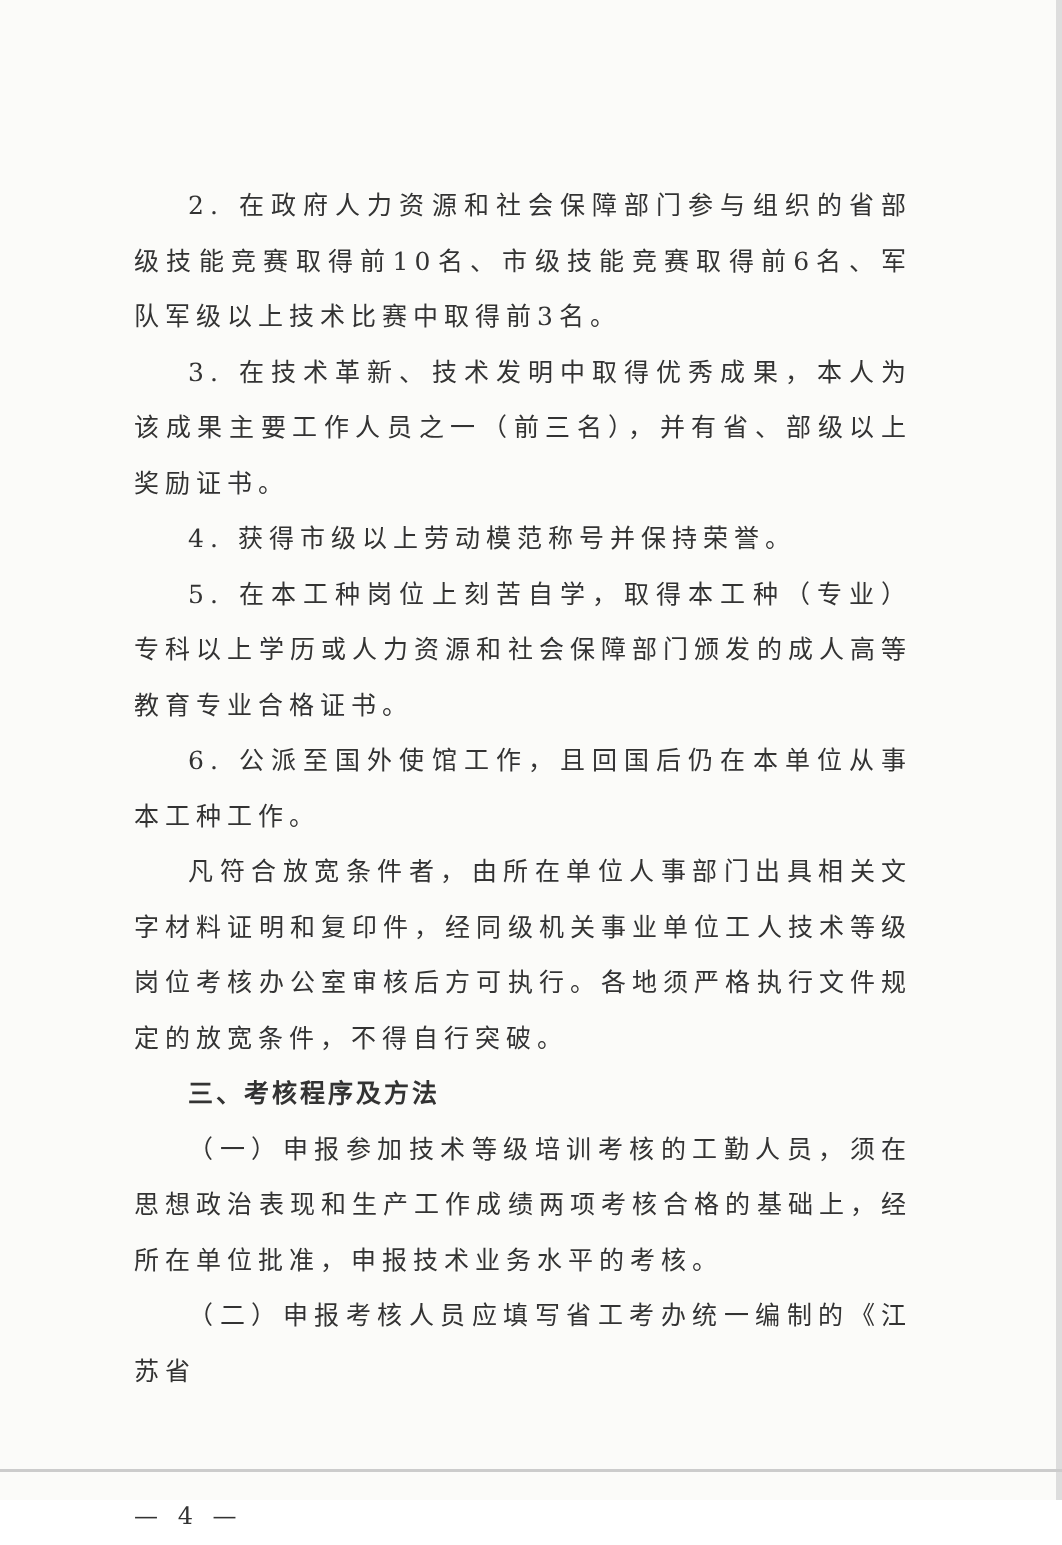2. 在政府人力资源和社会保障部门参与组织的省部级技能竞赛取得前10名、市级技能竞赛取得前6名、军队军级以上技术比赛中取得前3名。
3. 在技术革新、技术发明中取得优秀成果，本人为该成果主要工作人员之一（前三名），并有省、部级以上奖励证书。
4. 获得市级以上劳动模范称号并保持荣誉。
5. 在本工种岗位上刻苦自学，取得本工种（专业）专科以上学历或人力资源和社会保障部门颁发的成人高等教育专业合格证书。
6. 公派至国外使馆工作，且回国后仍在本单位从事本工种工作。
凡符合放宽条件者，由所在单位人事部门出具相关文字材料证明和复印件，经同级机关事业单位工人技术等级岗位考核办公室审核后方可执行。各地须严格执行文件规定的放宽条件，不得自行突破。
三、考核程序及方法
（一）申报参加技术等级培训考核的工勤人员，须在思想政治表现和生产工作成绩两项考核合格的基础上，经所在单位批准，申报技术业务水平的考核。
（二）申报考核人员应填写省工考办统一编制的《江苏省
— 4 —